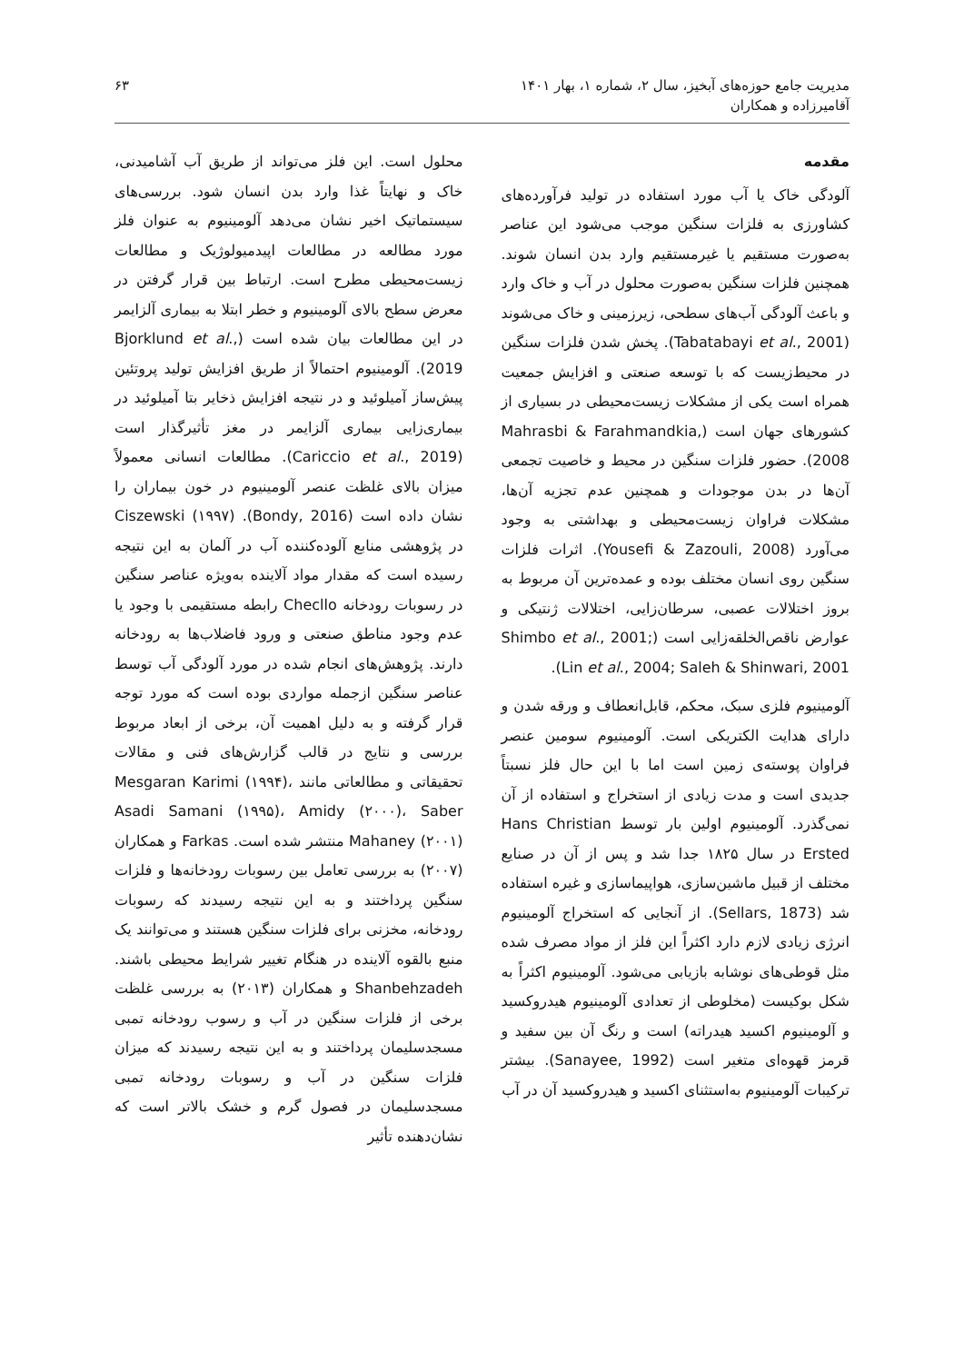مدیریت جامع حوزه‌های آبخیز، سال ۲، شماره ۱، بهار ۱۴۰۱ ۶۳
آقامیرزاده و همکاران
مقدمه
آلودگی خاک یا آب مورد استفاده در تولید فرآورده‌های کشاورزی به فلزات سنگین موجب می‌شود این عناصر به‌صورت مستقیم یا غیرمستقیم وارد بدن انسان شوند. همچنین فلزات سنگین به‌صورت محلول در آب و خاک وارد و باعث آلودگی آب‌های سطحی، زیرزمینی و خاک می‌شوند (Tabatabayi et al., 2001). پخش شدن فلزات سنگین در محیط‌زیست که با توسعه صنعتی و افزایش جمعیت همراه است یکی از مشکلات زیست‌محیطی در بسیاری از کشورهای جهان است (Mahrasbi & Farahmandkia, 2008). حضور فلزات سنگین در محیط و خاصیت تجمعی آن‌ها در بدن موجودات و همچنین عدم تجزیه آن‌ها، مشکلات فراوان زیست‌محیطی و بهداشتی به وجود می‌آورد (Yousefi & Zazouli, 2008). اثرات فلزات سنگین روی انسان مختلف بوده و عمده‌ترین آن مربوط به بروز اختلالات عصبی، سرطان‌زایی، اختلالات ژنتیکی و عوارض ناقص‌الخلقه‌زایی است (Shimbo et al., 2001; Lin et al., 2004; Saleh & Shinwari, 2001).
آلومینیوم فلزی سبک، محکم، قابل‌انعطاف و ورقه شدن و دارای هدایت الکتریکی است. آلومینیوم سومین عنصر فراوان پوسته‌ی زمین است اما با این حال فلز نسبتاً جدیدی است و مدت زیادی از استخراج و استفاده از آن نمی‌گذرد. آلومینیوم اولین بار توسط Hans Christian Ersted در سال ۱۸۲۵ جدا شد و پس از آن در صنایع مختلف از قبیل ماشین‌سازی، هواپیماسازی و غیره استفاده شد (Sellars, 1873). از آنجایی که استخراج آلومینیوم انرژی زیادی لازم دارد اکثراً این فلز از مواد مصرف شده مثل قوطی‌های نوشابه بازیابی می‌شود. آلومینیوم اکثراً به شکل بوکیست (مخلوطی از تعدادی آلومینیوم هیدروکسید و آلومینیوم اکسید هیدراته) است و رنگ آن بین سفید و قرمز قهوه‌ای متغیر است (Sanayee, 1992). بیشتر ترکیبات آلومینیوم به‌استثنای اکسید و هیدروکسید آن در آب
محلول است. این فلز می‌تواند از طریق آب آشامیدنی، خاک و نهایتاً غذا وارد بدن انسان شود. بررسی‌های سیستماتیک اخیر نشان می‌دهد آلومینیوم به عنوان فلز مورد مطالعه در مطالعات اپیدمیولوژیک و مطالعات زیست‌محیطی مطرح است. ارتباط بین قرار گرفتن در معرض سطح بالای آلومینیوم و خطر ابتلا به بیماری آلزایمر در این مطالعات بیان شده است (Bjorklund et al., 2019). آلومینیوم احتمالاً از طریق افزایش تولید پروتئین پیش‌ساز آمیلوئید و در نتیجه افزایش ذخایر بتا آمیلوئید در بیماری‌زایی بیماری آلزایمر در مغز تأثیرگذار است (Cariccio et al., 2019). مطالعات انسانی معمولاً میزان بالای غلظت عنصر آلومینیوم در خون بیماران را نشان داده است (Bondy, 2016). Ciszewski (۱۹۹۷) در پژوهشی منابع آلوده‌کننده آب در آلمان به این نتیجه رسیده است که مقدار مواد آلاینده به‌ویژه عناصر سنگین در رسوبات رودخانه Checllo رابطه مستقیمی با وجود یا عدم وجود مناطق صنعتی و ورود فاضلاب‌ها به رودخانه دارند. پژوهش‌های انجام شده در مورد آلودگی آب توسط عناصر سنگین ازجمله مواردی بوده است که مورد توجه قرار گرفته و به دلیل اهمیت آن، برخی از ابعاد مربوط بررسی و نتایج در قالب گزارش‌های فنی و مقالات تحقیقاتی و مطالعاتی مانند Mesgaran Karimi (۱۹۹۴)، Asadi Samani (۱۹۹۵)، Amidy (۲۰۰۰)، Saber Mahaney (۲۰۰۱) منتشر شده است. Farkas و همکاران (۲۰۰۷) به بررسی تعامل بین رسوبات رودخانه‌ها و فلزات سنگین پرداختند و به این نتیجه رسیدند که رسوبات رودخانه، مخزنی برای فلزات سنگین هستند و می‌توانند یک منبع بالقوه آلاینده در هنگام تغییر شرایط محیطی باشند. Shanbehzadeh و همکاران (۲۰۱۳) به بررسی غلظت برخی از فلزات سنگین در آب و رسوب رودخانه تمبی مسجدسلیمان پرداختند و به این نتیجه رسیدند که میزان فلزات سنگین در آب و رسوبات رودخانه تمبی مسجدسلیمان در فصول گرم و خشک بالاتر است که نشان‌دهنده تأثیر